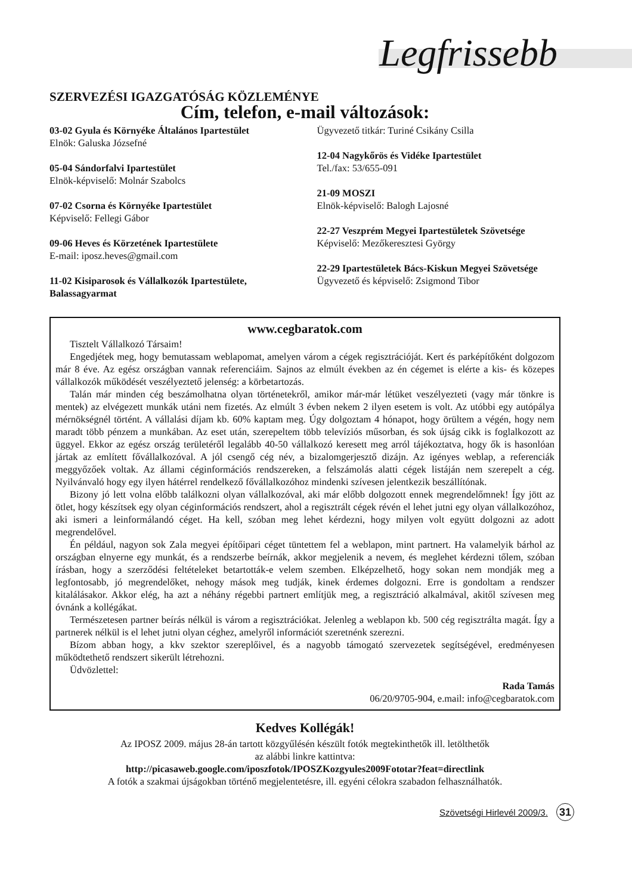Legfrissebb
SZERVEZÉSI IGAZGATÓSÁG KÖZLEMÉNYE
Cím, telefon, e-mail változások:
03-02 Gyula és Környéke Általános Ipartestület
Elnök: Galuska Józsefné
05-04 Sándorfalvi Ipartestület
Elnök-képviselő: Molnár Szabolcs
07-02 Csorna és Környéke Ipartestület
Képviselő: Fellegi Gábor
09-06 Heves és Körzetének Ipartestülete
E-mail: iposz.heves@gmail.com
11-02 Kisiparosok és Vállalkozók Ipartestülete, Balassagyarmat
Ügyvezető titkár: Turiné Csikány Csilla
12-04 Nagykőrös és Vidéke Ipartestület
Tel./fax: 53/655-091
21-09 MOSZI
Elnök-képviselő: Balogh Lajosné
22-27 Veszprém Megyei Ipartestületek Szövetsége
Képviselő: Mezőkeresztesi György
22-29 Ipartestületek Bács-Kiskun Megyei Szövetsége
Ügyvezető és képviselő: Zsigmond Tibor
www.cegbaratok.com
Tisztelt Vállalkozó Társaim!
Engedjétek meg, hogy bemutassam weblapomat, amelyen várom a cégek regisztrációját. Kert és parképítőként dolgozom már 8 éve. Az egész országban vannak referenciáim. Sajnos az elmúlt években az én cégemet is elérte a kis- és közepes vállalkozók működését veszélyeztető jelenség: a körbetartozás.
Talán már minden cég beszámolhatna olyan történetekről, amikor már-már létüket veszélyezteti (vagy már tönkre is mentek) az elvégezett munkák utáni nem fizetés. Az elmúlt 3 évben nekem 2 ilyen esetem is volt. Az utóbbi egy autópálya mérnökségnél történt. A vállalási díjam kb. 60% kaptam meg. Úgy dolgoztam 4 hónapot, hogy örültem a végén, hogy nem maradt több pénzem a munkában. Az eset után, szerepeltem több televíziós műsorban, és sok újság cikk is foglalkozott az üggyel. Ekkor az egész ország területéről legalább 40-50 vállalkozó keresett meg arról tájékoztatva, hogy ők is hasonlóan jártak az említett fővállalkozóval. A jól csengő cég név, a bizalomgerjesztő dizájn. Az igényes weblap, a referenciák meggyőzőek voltak. Az állami céginformációs rendszereken, a felszámolás alatti cégek listáján nem szerepelt a cég. Nyilvánvaló hogy egy ilyen hátérrel rendelkező fővállalkozóhoz mindenki szívesen jelentkezik beszállítónak.
Bizony jó lett volna előbb találkozni olyan vállalkozóval, aki már előbb dolgozott ennek megrendelőmnek! Így jött az ötlet, hogy készítsek egy olyan céginformációs rendszert, ahol a regisztrált cégek révén el lehet jutni egy olyan vállalkozóhoz, aki ismeri a leinformálandó céget. Ha kell, szóban meg lehet kérdezni, hogy milyen volt együtt dolgozni az adott megrendelővel.
Én például, nagyon sok Zala megyei építőipari céget tüntettem fel a weblapon, mint partnert. Ha valamelyik bárhol az országban elnyerne egy munkát, és a rendszerbe beírnák, akkor megjelenik a nevem, és meglehet kérdezni tőlem, szóban írásban, hogy a szerződési feltételeket betartották-e velem szemben. Elképzelhető, hogy sokan nem mondják meg a legfontosabb, jó megrendelőket, nehogy mások meg tudják, kinek érdemes dolgozni. Erre is gondoltam a rendszer kitalálásakor. Akkor elég, ha azt a néhány régebbi partnert említjük meg, a regisztráció alkalmával, akitől szívesen meg óvnánk a kollégákat.
Természetesen partner beírás nélkül is várom a regisztrációkat. Jelenleg a weblapon kb. 500 cég regisztrálta magát. Így a partnerek nélkül is el lehet jutni olyan céghez, amelyről információt szeretnénk szerezni.
Bízom abban hogy, a kkv szektor szereplőivel, és a nagyobb támogató szervezetek segítségével, eredményesen működtethető rendszert sikerült létrehozni.
Üdvözlettel:
Rada Tamás
06/20/9705-904, e.mail: info@cegbaratok.com
Kedves Kollégák!
Az IPOSZ 2009. május 28-án tartott közgyűlésén készült fotók megtekinthetők ill. letölthetők
az alábbi linkre kattintva:
http://picasaweb.google.com/iposzfotok/IPOSZKozgyules2009Fototar?feat=directlink
A fotók a szakmai újságokban történő megjelentetésre, ill. egyéni célokra szabadon felhasználhatók.
Szövetségi Hirlevél 2009/3. 31